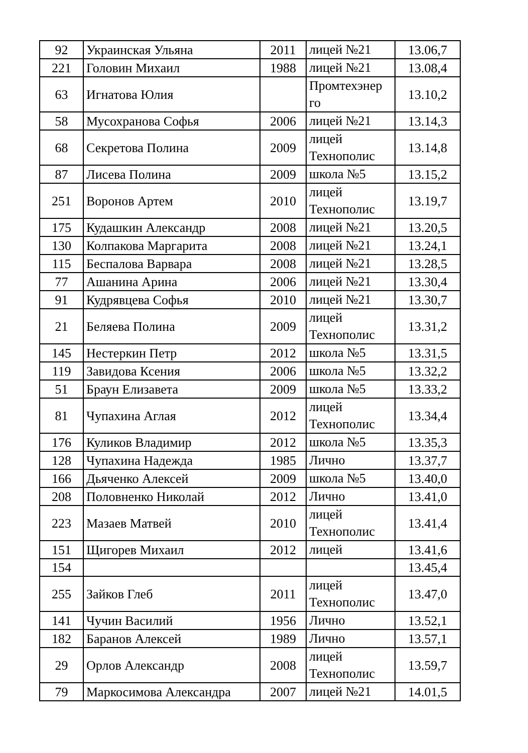| 92 | Украинская Ульяна | 2011 | лицей №21 | 13.06,7 |
| 221 | Головин Михаил | 1988 | лицей №21 | 13.08,4 |
| 63 | Игнатова Юлия | | Промтехэнер го | 13.10,2 |
| 58 | Мусохранова Софья | 2006 | лицей №21 | 13.14,3 |
| 68 | Секретова Полина | 2009 | лицей Технополис | 13.14,8 |
| 87 | Лисева Полина | 2009 | школа №5 | 13.15,2 |
| 251 | Воронов Артем | 2010 | лицей Технополис | 13.19,7 |
| 175 | Кудашкин Александр | 2008 | лицей №21 | 13.20,5 |
| 130 | Колпакова Маргарита | 2008 | лицей №21 | 13.24,1 |
| 115 | Беспалова Варвара | 2008 | лицей №21 | 13.28,5 |
| 77 | Ашанина Арина | 2006 | лицей №21 | 13.30,4 |
| 91 | Кудрявцева Софья | 2010 | лицей №21 | 13.30,7 |
| 21 | Беляева Полина | 2009 | лицей Технополис | 13.31,2 |
| 145 | Нестеркин Петр | 2012 | школа №5 | 13.31,5 |
| 119 | Завидова Ксения | 2006 | школа №5 | 13.32,2 |
| 51 | Браун Елизавета | 2009 | школа №5 | 13.33,2 |
| 81 | Чупахина Аглая | 2012 | лицей Технополис | 13.34,4 |
| 176 | Куликов Владимир | 2012 | школа №5 | 13.35,3 |
| 128 | Чупахина Надежда | 1985 | Лично | 13.37,7 |
| 166 | Дьяченко Алексей | 2009 | школа №5 | 13.40,0 |
| 208 | Половненко Николай | 2012 | Лично | 13.41,0 |
| 223 | Мазаев Матвей | 2010 | лицей Технополис | 13.41,4 |
| 151 | Щигорев Михаил | 2012 | лицей | 13.41,6 |
| 154 | | | | 13.45,4 |
| 255 | Зайков Глеб | 2011 | лицей Технополис | 13.47,0 |
| 141 | Чучин Василий | 1956 | Лично | 13.52,1 |
| 182 | Баранов Алексей | 1989 | Лично | 13.57,1 |
| 29 | Орлов Александр | 2008 | лицей Технополис | 13.59,7 |
| 79 | Маркосимова Александра | 2007 | лицей №21 | 14.01,5 |